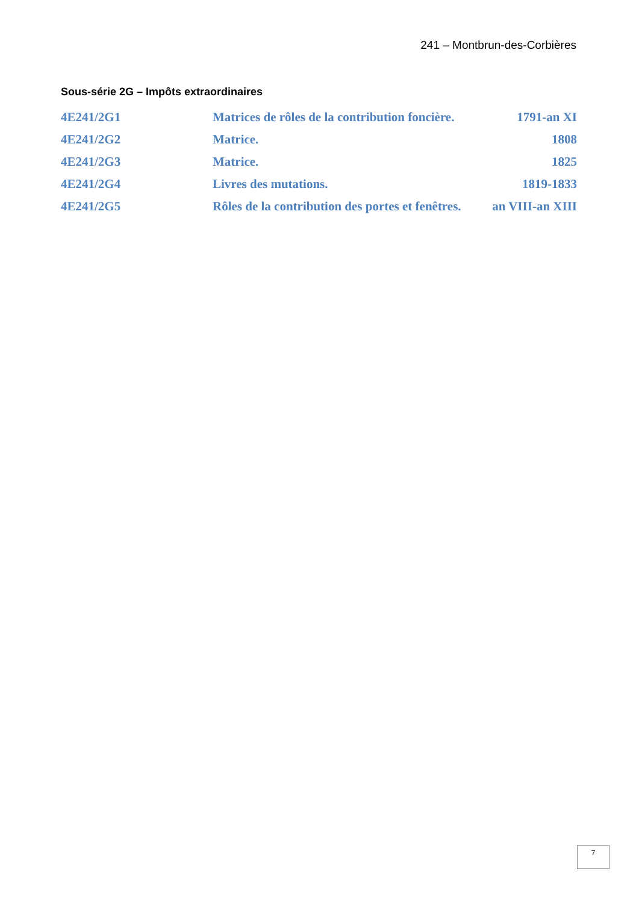241 – Montbrun-des-Corbières
Sous-série 2G – Impôts extraordinaires
| 4E241/2G1 | Matrices de rôles de la contribution foncière. | 1791-an XI |
| 4E241/2G2 | Matrice. | 1808 |
| 4E241/2G3 | Matrice. | 1825 |
| 4E241/2G4 | Livres des mutations. | 1819-1833 |
| 4E241/2G5 | Rôles de la contribution des portes et fenêtres. | an VIII-an XIII |
7